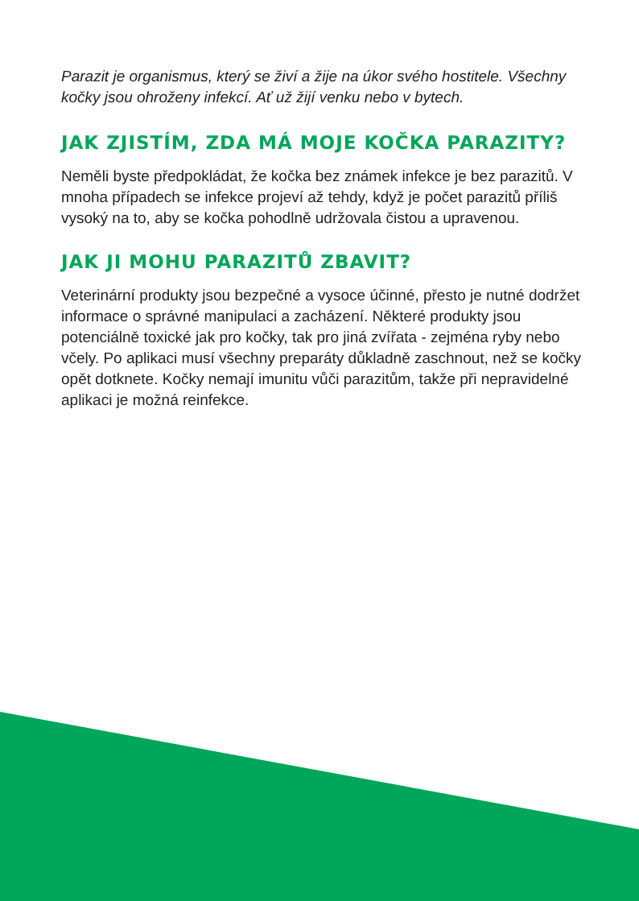Parazit je organismus, který se živí a žije na úkor svého hostitele. Všechny kočky jsou ohroženy infekcí. Ať už žijí venku nebo v bytech.
JAK ZJISTÍM, ZDA MÁ MOJE KOČKA PARAZITY?
Neměli byste předpokládat, že kočka bez známek infekce je bez parazitů. V mnoha případech se infekce projeví až tehdy, když je počet parazitů příliš vysoký na to, aby se kočka pohodlně udržovala čistou a upravenou.
JAK JI MOHU PARAZITŮ ZBAVIT?
Veterinární produkty jsou bezpečné a vysoce účinné, přesto je nutné dodržet informace o správné manipulaci a zacházení. Některé produkty jsou potenciálně toxické jak pro kočky, tak pro jiná zvířata - zejména ryby nebo včely. Po aplikaci musí všechny preparáty důkladně zaschnout, než se kočky opět dotknete. Kočky nemají imunitu vůči parazitům, takže při nepravidelné aplikaci je možná reinfekce.